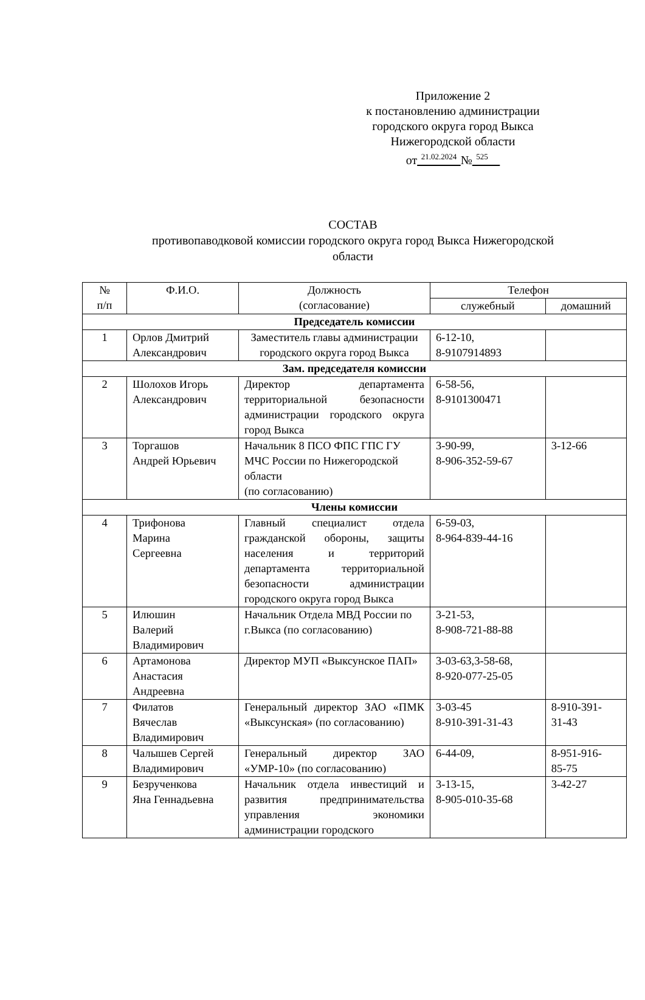Приложение 2
к постановлению администрации
городского округа город Выкса
Нижегородской области
от<sup>21.02.2024</sup>№<sup>525</sup>
СОСТАВ
противопаводковой комиссии городского округа город Выкса Нижегородской
области
| № п/п | Ф.И.О. | Должность (согласование) | Телефон | |
| --- | --- | --- | --- | --- |
| | | | служебный | домашний |
| Председатель комиссии | | | | |
| 1 | Орлов Дмитрий Александрович | Заместитель главы администрации городского округа город Выкса | 6-12-10, 8-9107914893 | |
| Зам. председателя комиссии | | | | |
| 2 | Шолохов Игорь Александрович | Директор департамента территориальной безопасности администрации городского округа город Выкса | 6-58-56, 8-9101300471 | |
| 3 | Торгашов Андрей Юрьевич | Начальник 8 ПСО ФПС ГПС ГУ МЧС России по Нижегородской области (по согласованию) | 3-90-99, 8-906-352-59-67 | 3-12-66 |
| Члены комиссии | | | | |
| 4 | Трифонова Марина Сергеевна | Главный специалист отдела гражданской обороны, защиты населения и территорий департамента территориальной безопасности администрации городского округа город Выкса | 6-59-03, 8-964-839-44-16 | |
| 5 | Илюшин Валерий Владимирович | Начальник Отдела МВД России по г.Выкса (по согласованию) | 3-21-53, 8-908-721-88-88 | |
| 6 | Артамонова Анастасия Андреевна | Директор МУП «Выксунское ПАП» | 3-03-63,3-58-68, 8-920-077-25-05 | |
| 7 | Филатов Вячеслав Владимирович | Генеральный директор ЗАО «ПМК «Выксунская» (по согласованию) | 3-03-45 8-910-391-31-43 | 8-910-391- 31-43 |
| 8 | Чалышев Сергей Владимирович | Генеральный директор ЗАО «УМР-10» (по согласованию) | 6-44-09, | 8-951-916- 85-75 |
| 9 | Безрученкова Яна Геннадьевна | Начальник отдела инвестиций и развития предпринимательства управления экономики администрации городского | 3-13-15, 8-905-010-35-68 | 3-42-27 |